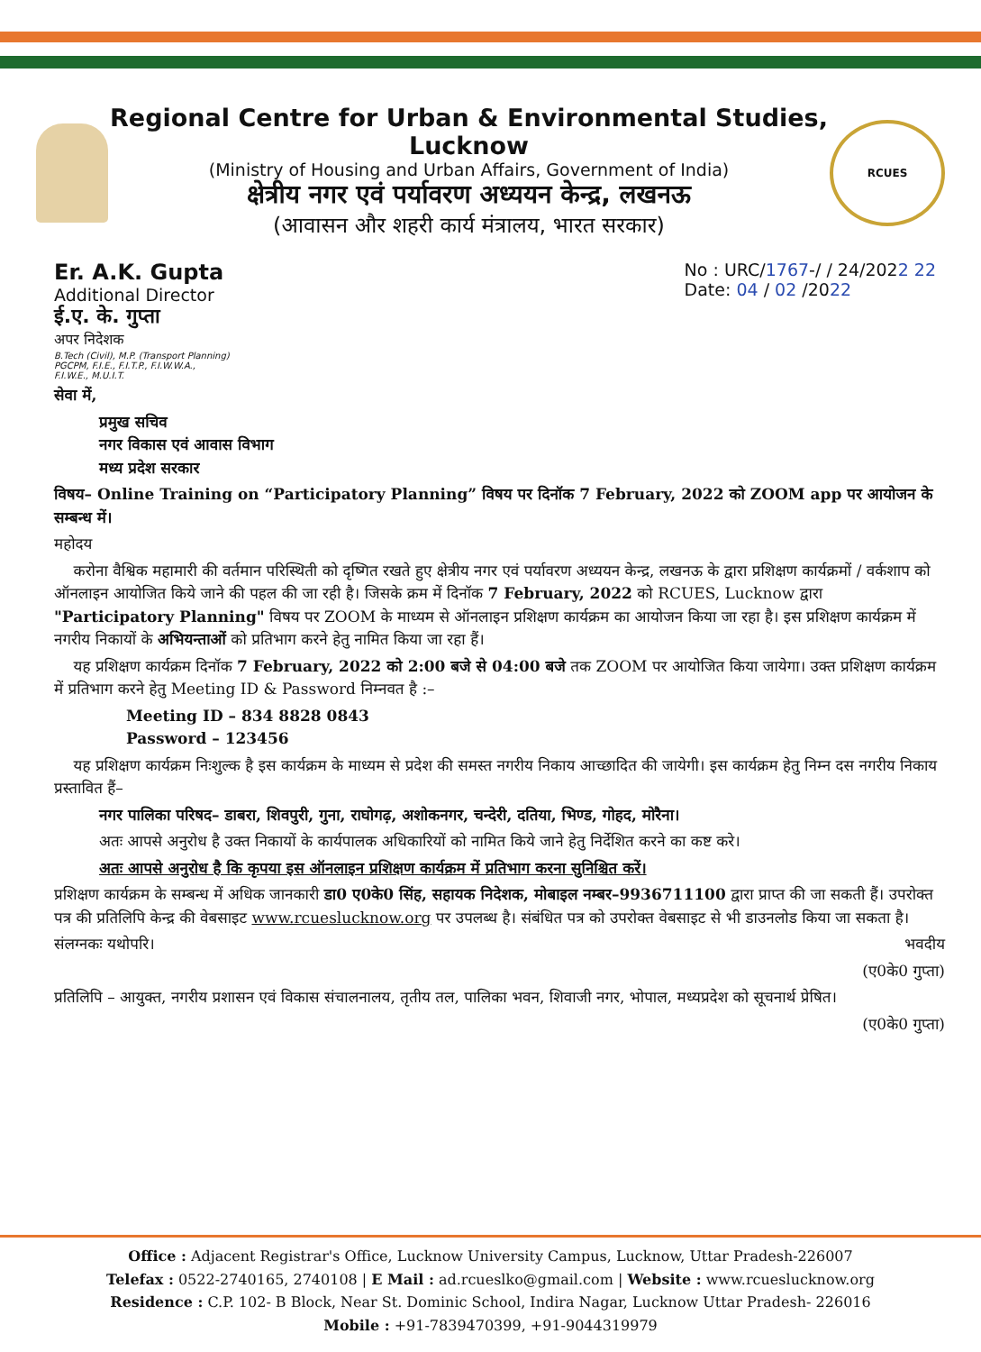Regional Centre for Urban & Environmental Studies, Lucknow
(Ministry of Housing and Urban Affairs, Government of India)
क्षेत्रीय नगर एवं पर्यावरण अध्ययन केन्द्र, लखनऊ
(आवासन और शहरी कार्य मंत्रालय, भारत सरकार)
RCUES
Er. A.K. Gupta
Additional Director
ई.ए. के. गुप्ता
अपर निदेशक
B.Tech (Civil), M.P. (Transport Planning)
PGCPM, F.I.E., F.I.T.P., F.I.W.W.A.,
F.I.W.E., M.U.I.T.
No : URC/1767-/ / 24/2022 22
Date: 04 / 02 /2022
सेवा में,
प्रमुख सचिव
नगर विकास एवं आवास विभाग
मध्य प्रदेश सरकार
विषय– Online Training on “Participatory Planning” विषय पर दिनॉक 7 February, 2022 को ZOOM app पर आयोजन के सम्बन्ध में।
महोदय
करोना वैश्विक महामारी की वर्तमान परिस्थिती को दृष्गित रखते हुए क्षेत्रीय नगर एवं पर्यावरण अध्ययन केन्द्र, लखनऊ के द्वारा प्रशिक्षण कार्यक्रमों / वर्कशाप को ऑनलाइन आयोजित किये जाने की पहल की जा रही है। जिसके क्रम में दिनॉक 7 February, 2022 को RCUES, Lucknow द्वारा "Participatory Planning" विषय पर ZOOM के माध्यम से ऑनलाइन प्रशिक्षण कार्यक्रम का आयोजन किया जा रहा है। इस प्रशिक्षण कार्यक्रम में नगरीय निकायों के अभियन्ताओं को प्रतिभाग करने हेतु नामित किया जा रहा हैं।
यह प्रशिक्षण कार्यक्रम दिनॉक 7 February, 2022 को 2:00 बजे से 04:00 बजे तक ZOOM पर आयोजित किया जायेगा। उक्त प्रशिक्षण कार्यक्रम में प्रतिभाग करने हेतु Meeting ID & Password निम्नवत है :–
Meeting ID – 834 8828 0843
Password – 123456
यह प्रशिक्षण कार्यक्रम निःशुल्क है इस कार्यक्रम के माध्यम से प्रदेश की समस्त नगरीय निकाय आच्छादित की जायेगी। इस कार्यक्रम हेतु निम्न दस नगरीय निकाय प्रस्तावित हैं–
नगर पालिका परिषद– डाबरा, शिवपुरी, गुना, राघोगढ़, अशोकनगर, चन्देरी, दतिया, भिण्ड, गोहद, मोरैना।
अतः आपसे अनुरोध है उक्त निकायों के कार्यपालक अधिकारियों को नामित किये जाने हेतु निर्देशित करने का कष्ट करे।
अतः आपसे अनुरोध है कि कृपया इस ऑनलाइन प्रशिक्षण कार्यक्रम में प्रतिभाग करना सुनिश्चित करें।
प्रशिक्षण कार्यक्रम के सम्बन्ध में अधिक जानकारी डा0 ए0के0 सिंह, सहायक निदेशक, मोबाइल नम्बर–9936711100 द्वारा प्राप्त की जा सकती हैं। उपरोक्त पत्र की प्रतिलिपि केन्द्र की वेबसाइट www.rcueslucknow.org पर उपलब्ध है। संबंधित पत्र को उपरोक्त वेबसाइट से भी डाउनलोड किया जा सकता है।
संलग्नकः यथोपरि। भवदीय
(ए0के0 गुप्ता)
प्रतिलिपि – आयुक्त, नगरीय प्रशासन एवं विकास संचालनालय, तृतीय तल, पालिका भवन, शिवाजी नगर, भोपाल, मध्यप्रदेश को सूचनार्थ प्रेषित।
(ए0के0 गुप्ता)
Office : Adjacent Registrar's Office, Lucknow University Campus, Lucknow, Uttar Pradesh-226007
Telefax : 0522-2740165, 2740108 | E Mail : ad.rcueslko@gmail.com | Website : www.rcueslucknow.org
Residence : C.P. 102- B Block, Near St. Dominic School, Indira Nagar, Lucknow Uttar Pradesh- 226016
Mobile : +91-7839470399, +91-9044319979